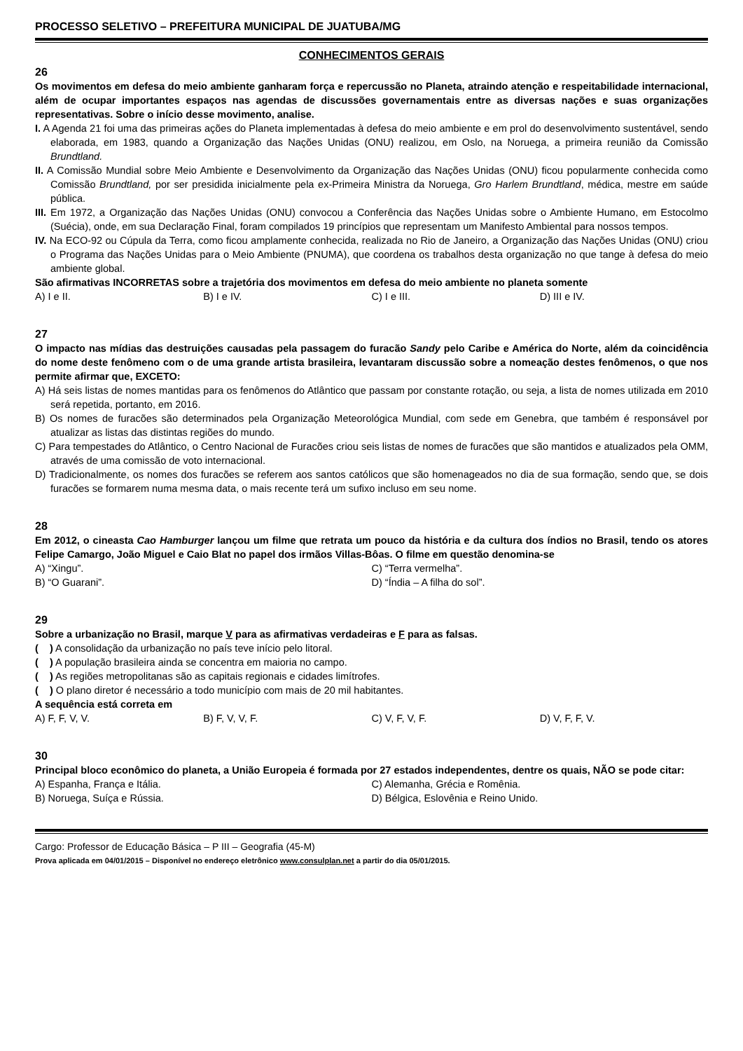PROCESSO SELETIVO – PREFEITURA MUNICIPAL DE JUATUBA/MG
CONHECIMENTOS GERAIS
26
Os movimentos em defesa do meio ambiente ganharam força e repercussão no Planeta, atraindo atenção e respeitabilidade internacional, além de ocupar importantes espaços nas agendas de discussões governamentais entre as diversas nações e suas organizações representativas. Sobre o início desse movimento, analise.
I. A Agenda 21 foi uma das primeiras ações do Planeta implementadas à defesa do meio ambiente e em prol do desenvolvimento sustentável, sendo elaborada, em 1983, quando a Organização das Nações Unidas (ONU) realizou, em Oslo, na Noruega, a primeira reunião da Comissão Brundtland.
II. A Comissão Mundial sobre Meio Ambiente e Desenvolvimento da Organização das Nações Unidas (ONU) ficou popularmente conhecida como Comissão Brundtland, por ser presidida inicialmente pela ex-Primeira Ministra da Noruega, Gro Harlem Brundtland, médica, mestre em saúde pública.
III. Em 1972, a Organização das Nações Unidas (ONU) convocou a Conferência das Nações Unidas sobre o Ambiente Humano, em Estocolmo (Suécia), onde, em sua Declaração Final, foram compilados 19 princípios que representam um Manifesto Ambiental para nossos tempos.
IV. Na ECO-92 ou Cúpula da Terra, como ficou amplamente conhecida, realizada no Rio de Janeiro, a Organização das Nações Unidas (ONU) criou o Programa das Nações Unidas para o Meio Ambiente (PNUMA), que coordena os trabalhos desta organização no que tange à defesa do meio ambiente global.
São afirmativas INCORRETAS sobre a trajetória dos movimentos em defesa do meio ambiente no planeta somente
A) I e II. B) I e IV. C) I e III. D) III e IV.
27
O impacto nas mídias das destruições causadas pela passagem do furacão Sandy pelo Caribe e América do Norte, além da coincidência do nome deste fenômeno com o de uma grande artista brasileira, levantaram discussão sobre a nomeação destes fenômenos, o que nos permite afirmar que, EXCETO:
A) Há seis listas de nomes mantidas para os fenômenos do Atlântico que passam por constante rotação, ou seja, a lista de nomes utilizada em 2010 será repetida, portanto, em 2016.
B) Os nomes de furacões são determinados pela Organização Meteorológica Mundial, com sede em Genebra, que também é responsável por atualizar as listas das distintas regiões do mundo.
C) Para tempestades do Atlântico, o Centro Nacional de Furacões criou seis listas de nomes de furacões que são mantidos e atualizados pela OMM, através de uma comissão de voto internacional.
D) Tradicionalmente, os nomes dos furacões se referem aos santos católicos que são homenageados no dia de sua formação, sendo que, se dois furacões se formarem numa mesma data, o mais recente terá um sufixo incluso em seu nome.
28
Em 2012, o cineasta Cao Hamburger lançou um filme que retrata um pouco da história e da cultura dos índios no Brasil, tendo os atores Felipe Camargo, João Miguel e Caio Blat no papel dos irmãos Villas-Bôas. O filme em questão denomina-se
A) “Xingu”.
C) “Terra vermelha”.
B) “O Guarani”.
D) “Índia – A filha do sol”.
29
Sobre a urbanização no Brasil, marque V para as afirmativas verdadeiras e F para as falsas.
( ) A consolidação da urbanização no país teve início pelo litoral.
( ) A população brasileira ainda se concentra em maioria no campo.
( ) As regiões metropolitanas são as capitais regionais e cidades limítrofes.
( ) O plano diretor é necessário a todo município com mais de 20 mil habitantes.
A sequência está correta em
A) F, F, V, V. B) F, V, V, F. C) V, F, V, F. D) V, F, F, V.
30
Principal bloco econômico do planeta, a União Europeia é formada por 27 estados independentes, dentre os quais, NÃO se pode citar:
A) Espanha, França e Itália.
C) Alemanha, Grécia e Romênia.
B) Noruega, Suíça e Rússia.
D) Bélgica, Eslovênia e Reino Unido.
Cargo: Professor de Educação Básica – P III – Geografia (45-M)
Prova aplicada em 04/01/2015 – Disponível no endereço eletrônico www.consulplan.net a partir do dia 05/01/2015.